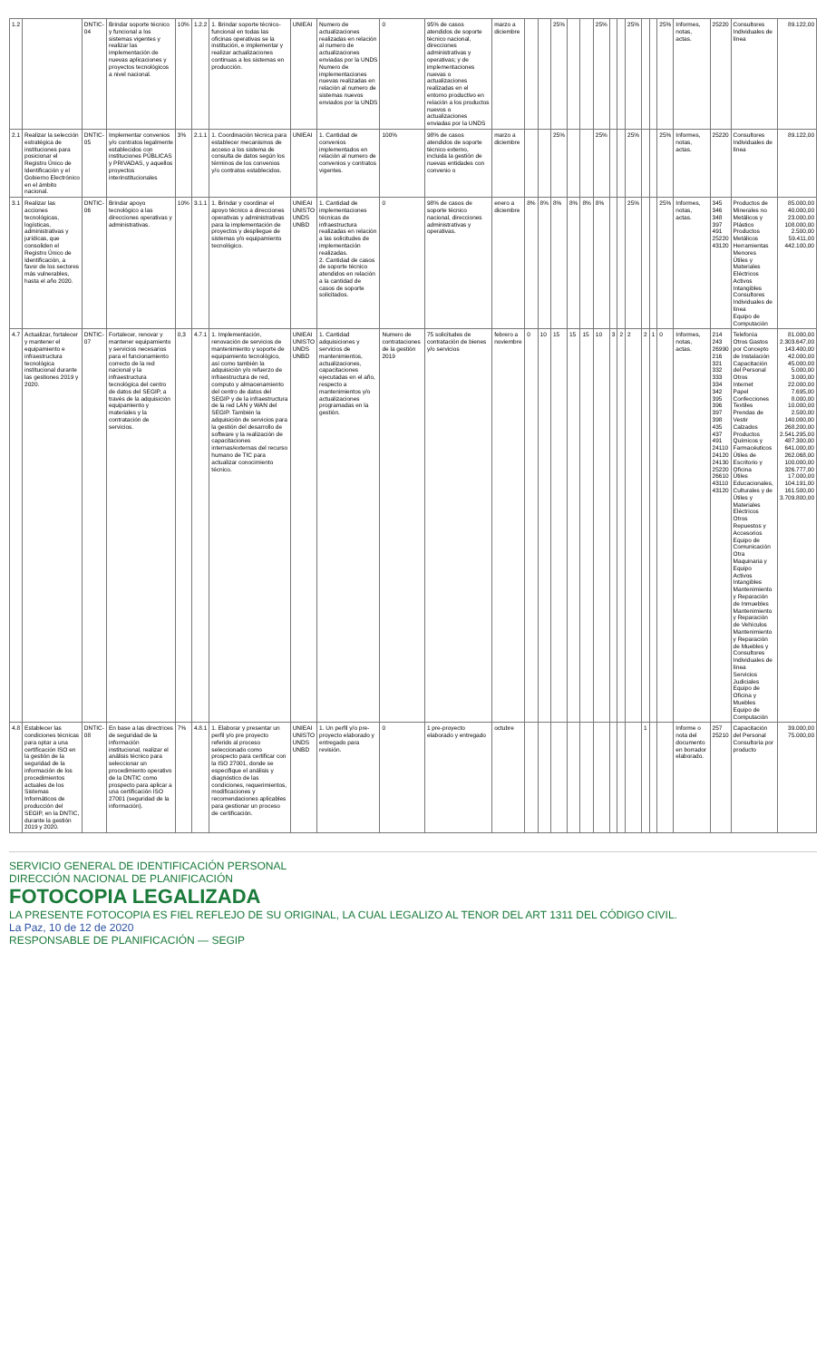| 1.2 | | DNTIC-04 | Brindar soporte técnico y funcional a los sistemas vigentes y realizar las implementación de nuevas aplicaciones y proyectos tecnológicos a nivel nacional. | 10% | 1.2.2 | 1. Brindar soporte técnico-funcional en todas las oficinas operativas se la institución, e implementar y realizar actualizaciones continuas a los sistemas en producción. | UNIEAI | Numero de actualizaciones realizadas en relación al numero de actualizaciones enviadas por la UNDS Numero de implementaciones nuevas realizadas en relación al numero de sistemas nuevos enviados por la UNDS | 0 | 95% de casos atendidos de soporte técnico nacional, direcciones administrativas y operativas; y de implementaciones nuevas o actualizaciones realizadas en el entorno productivo en relación a los productos nuevos o actualizaciones enviadas por la UNDS | marzo a diciembre | | | 25% | | | 25% | | | 25% | | | 25% | Informes, notas, actas. | 25220 | Consultores Individuales de línea | 89.122,00 |
| 2.1 | Realizar la selección estratégica de instituciones para posicionar el Registro Único de Identificación y el Gobierno Electrónico en el ámbito nacional. | DNTIC-05 | Implementar convenios y/o contratos legalmente establecidos con instituciones PÚBLICAS y PRIVADAS, y aquellos proyectos interinstitucionales | 3% | 2.1.1 | 1. Coordinación técnica para establecer mecanismos de acceso a los sistema de consulta de datos según los términos de los convenios y/o contratos establecidos. | UNIEAI | 1. Cantidad de convenios implementados en relación al numero de convenios y contratos vigentes. | 100% | 98% de casos atendidos de soporte técnico externo, incluida la gestión de nuevas entidades con convenio o | marzo a diciembre | | | 25% | | | 25% | | | 25% | | | 25% | Informes, notas, actas. | 25220 | Consultores Individuales de línea | 89.122,00 |
| 3.1 | Realizar las acciones tecnológicas, logísticas, administrativas y jurídicas, que consoliden el Registro Único de Identificación, a favor de los sectores más vulnerables, hasta el año 2020. | DNTIC-06 | Brindar apoyo tecnológico a las direcciones operativas y administrativas. | 10% | 3.1.1 | 1. Brindar y coordinar el apoyo técnico a direcciones operativas y administrativas para la implementación de proyectos y despliegue de sistemas y/o equipamiento tecnológico. | UNIEAI UNISTO UNDS UNBD | 1. Cantidad de implementaciones técnicas de infraestructura realizadas en relación a las solicitudes de implementación realizadas. 2. Cantidad de casos de soporte técnico atendidos en relación a la cantidad de casos de soporte solicitados. | 0 | 98% de casos de soporte técnico nacional, direcciones administrativas y operativas. | enero a diciembre | 8% | 8% | 8% | 8% | 8% | 8% | | | 25% | | | 25% | Informes, notas, actas. | 345 346 348 397 491 25220 43120 | Productos de Minerales no Metálicos y Plástico Productos Metálicos Herramientas Menores Útiles y Materiales Eléctricos Activos Intangibles Consultores Individuales de línea Equipo de Computación | 85.000,00 40.000,00 23.000,00 108.000,00 2.500,00 59.411,00 442.100,00 |
| 4.7 | Actualizar, fortalecer y mantener el equipamiento e infraestructura tecnológica institucional durante las gestiones 2019 y 2020. | DNTIC-07 | Fortalecer, renovar y mantener equipamiento y servicios necesarios para el funcionamiento correcto de la red nacional y la infraestructura tecnológica del centro de datos del SEGIP, a través de la adquisición equipamiento y materiales y la contratación de servicios. | 0,3 | 4.7.1 | 1. Implementación, renovación de servicios de mantenimiento y soporte de equipamiento tecnológico, así como también la adquisición y/o refuerzo de infraestructura de red, computo y almacenamiento del centro de datos del SEGIP y de la infraestructura de la red LAN y WAN del SEGIP. También la adquisición de servicios para la gestión del desarrollo de software y la realización de capacitaciones internas/externas del recurso humano de TIC para actualizar conocimiento técnico. | UNIEAI UNISTO UNDS UNBD | 1. Cantidad adquisiciones y servicios de mantenimientos, actualizaciones, capacitaciones ejecutadas en el año, respecto a mantenimientos y/o actualizaciones programadas en la gestión. | Numero de contrataciones de la gestión 2019 | 75 solicitudes de contratación de bienes y/o servicios | febrero a noviembre | 0 | 10 | 15 | 15 | 15 | 10 | 3 | 2 | 2 | 2 | 1 | 0 | Informes, notas, actas. | 214 243 26990 216 321 332 333 334 342 395 396 397 398 435 437 491 24110 24120 24130 25220 26610 43110 43120 | Telefonía Otros Gastos por Concepto de Instalación Capacitación del Personal Otros Internet Papel Confecciones Textiles Prendas de Vestir Calzados Productos Químicos y Farmacéuticos Útiles de Escritorio y Oficina Útiles Educacionales, Culturales y de Útiles y Materiales Eléctricos Otros Repuestos y Accesorios Equipo de Comunicación Otra Maquinaria y Equipo Activos Intangibles Mantenimiento y Reparación de Inmuebles Mantenimiento y Reparación de Vehículos Mantenimiento y Reparación de Muebles y Consultores Individuales de línea Servicios Judiciales Equipo de Oficina y Muebles Equipo de Computación | 81.000,00 2.303.647,00 143.400,00 42.000,00 45.000,00 5.000,00 3.000,00 22.000,00 7.695,00 8.000,00 10.000,00 2.500,00 140.000,00 268.200,00 2.541.295,00 487.300,00 641.000,00 262.068,00 100.000,00 326.777,00 17.000,00 104.191,00 161.500,00 3.709.800,00 |
| 4.8 | Establecer las condiciones técnicas para optar a una certificación ISO en la gestión de la seguridad de la información de los procedimientos actuales de los Sistemas Informáticos de producción del SEGIP, en la DNTIC, durante la gestión 2019 y 2020. | DNTIC-08 | En base a las directrices de seguridad de la información institucional, realizar el análisis técnico para seleccionar un procedimiento operativo de la DNTIC como prospecto para aplicar a una certificación ISO 27001 (seguridad de la información). | 7% | 4.8.1 | 1. Elaborar y presentar un perfil y/o pre proyecto referido al proceso seleccionado como prospecto para certificar con la ISO 27001, donde se especifique el análisis y diagnóstico de las condiciones, requerimientos, modificaciones y recomendaciones aplicables para gestionar un proceso de certificación. | UNIEAI UNISTO UNDS UNBD | 1. Un perfil y/o pre-proyecto elaborado y entregado para revisión. | 0 | 1 pre-proyecto elaborado y entregado | octubre | | | | | | | | | | 1 | | | Informe o nota del documento en borrador elaborado. | 257 25210 | Capacitación del Personal Consultoría por producto | 39.000,00 75.000,00 |
SERVICIO GENERAL DE IDENTIFICACIÓN PERSONAL
DIRECCIÓN NACIONAL DE PLANIFICACIÓN
FOTOCOPIA LEGALIZADA
LA PRESENTE FOTOCOPIA ES FIEL REFLEJO DE SU ORIGINAL, LA CUAL LEGALIZO AL TENOR DEL ART 1311 DEL CÓDIGO CIVIL.
La Paz, 10 de 12 de 2020
RESPONSABLE DE PLANIFICACIÓN — SEGIP